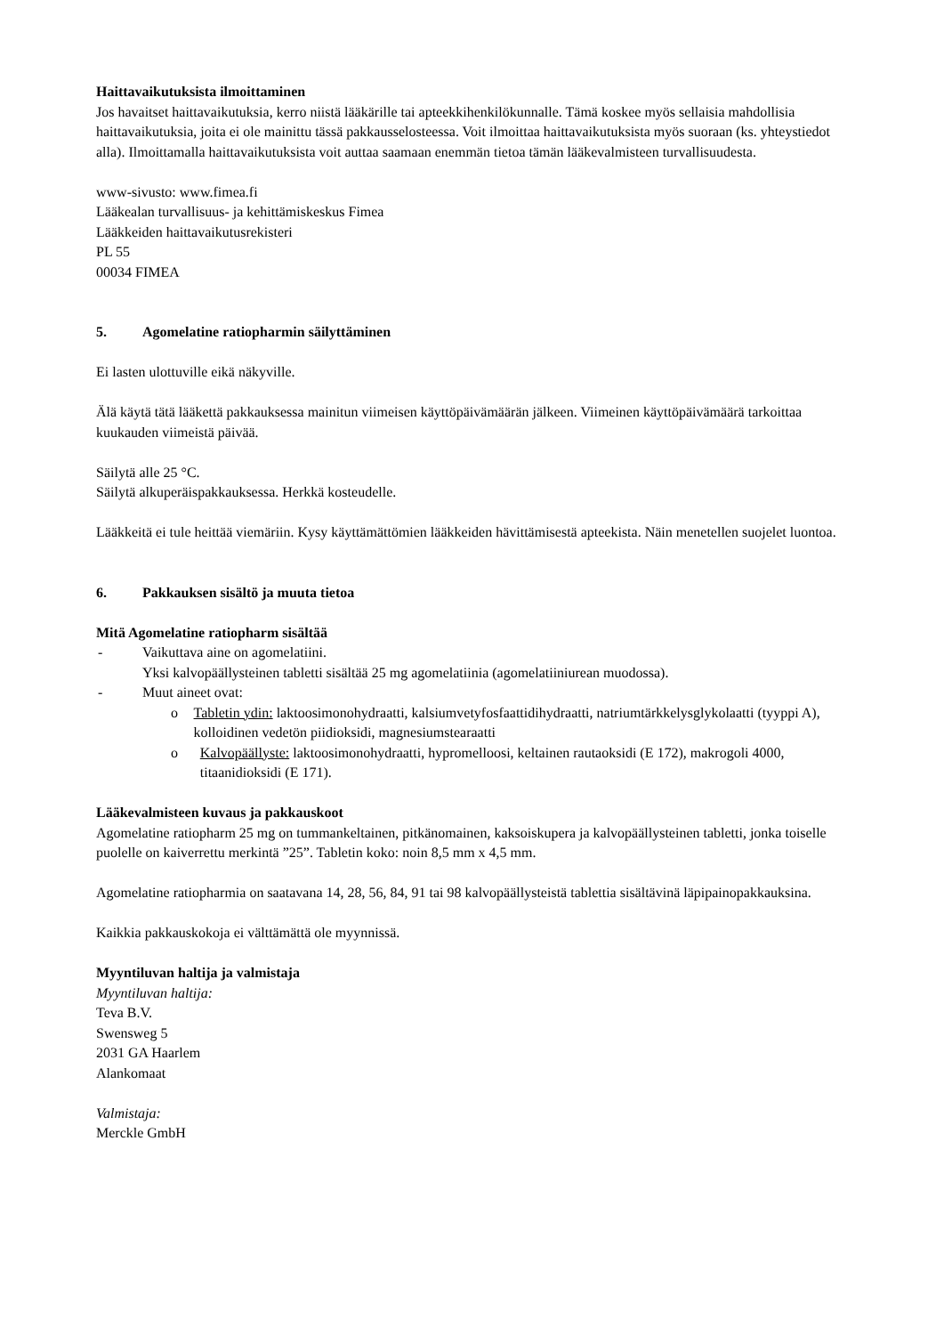Haittavaikutuksista ilmoittaminen
Jos havaitset haittavaikutuksia, kerro niistä lääkärille tai apteekkihenkilökunnalle. Tämä koskee myös sellaisia mahdollisia haittavaikutuksia, joita ei ole mainittu tässä pakkausselosteessa. Voit ilmoittaa haittavaikutuksista myös suoraan (ks. yhteystiedot alla). Ilmoittamalla haittavaikutuksista voit auttaa saamaan enemmän tietoa tämän lääkevalmisteen turvallisuudesta.
www-sivusto: www.fimea.fi
Lääkealan turvallisuus- ja kehittämiskeskus Fimea
Lääkkeiden haittavaikutusrekisteri
PL 55
00034 FIMEA
5. Agomelatine ratiopharmin säilyttäminen
Ei lasten ulottuville eikä näkyville.
Älä käytä tätä lääkettä pakkauksessa mainitun viimeisen käyttöpäivämäärän jälkeen. Viimeinen käyttöpäivämäärä tarkoittaa kuukauden viimeistä päivää.
Säilytä alle 25 °C.
Säilytä alkuperäispakkauksessa. Herkkä kosteudelle.
Lääkkeitä ei tule heittää viemäriin. Kysy käyttämättömien lääkkeiden hävittämisestä apteekista. Näin menetellen suojelet luontoa.
6. Pakkauksen sisältö ja muuta tietoa
Mitä Agomelatine ratiopharm sisältää
- Vaikuttava aine on agomelatiini.
Yksi kalvopäällysteinen tabletti sisältää 25 mg agomelatiinia (agomelatiiniurean muodossa).
- Muut aineet ovat:
o Tabletin ydin: laktoosimonohydraatti, kalsiumvetyfosfaattidihydraatti, natriumtärkkelysglykolaatti (tyyppi A), kolloidinen vedetön piidioksidi, magnesiumstearaatti
o Kalvopäällyste: laktoosimonohydraatti, hypromelloosi, keltainen rautaoksidi (E 172), makrogoli 4000, titaanidioksidi (E 171).
Lääkevalmisteen kuvaus ja pakkauskoot
Agomelatine ratiopharm 25 mg on tummankeltainen, pitkänomainen, kaksoiskupera ja kalvopäällysteinen tabletti, jonka toiselle puolelle on kaiverrettu merkintä ”25”. Tabletin koko: noin 8,5 mm x 4,5 mm.
Agomelatine ratiopharmia on saatavana 14, 28, 56, 84, 91 tai 98 kalvopäällysteistä tablettia sisältävinä läpipainopakkauksina.
Kaikkia pakkauskokoja ei välttämättä ole myynnissä.
Myyntiluvan haltija ja valmistaja
Myyntiluvan haltija:
Teva B.V.
Swensweg 5
2031 GA Haarlem
Alankomaat
Valmistaja:
Merckle GmbH